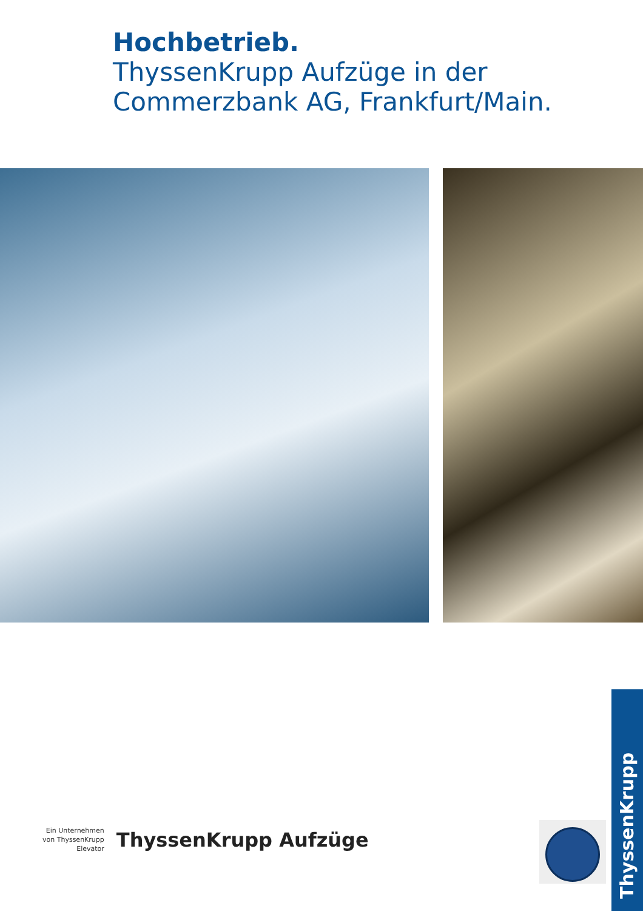Hochbetrieb.
ThyssenKrupp Aufzüge in der
Commerzbank AG, Frankfurt/Main.
Ein Unternehmen
von ThyssenKrupp
Elevator
ThyssenKrupp Aufzüge
ThyssenKrupp